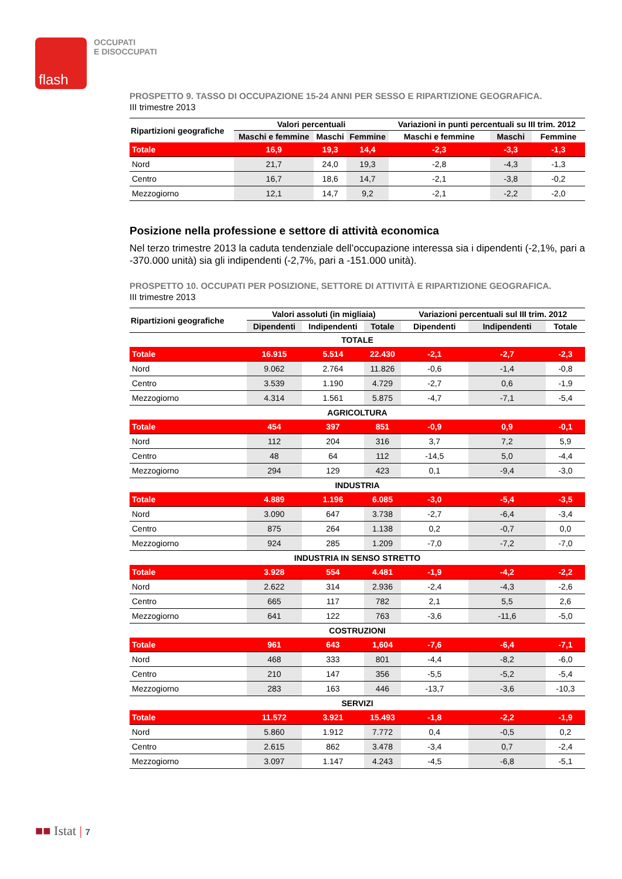flash
OCCUPATI
E DISOCCUPATI
PROSPETTO 9. TASSO DI OCCUPAZIONE 15-24 ANNI PER SESSO E RIPARTIZIONE GEOGRAFICA.
III trimestre 2013
| Ripartizioni geografiche | Valori percentuali | | | Variazioni in punti percentuali su III trim. 2012 | | |
| --- | --- | --- | --- | --- | --- | --- |
| | Maschi e femmine | Maschi | Femmine | Maschi e femmine | Maschi | Femmine |
| Totale | 16,9 | 19,3 | 14,4 | -2,3 | -3,3 | -1,3 |
| Nord | 21,7 | 24,0 | 19,3 | -2,8 | -4,3 | -1,3 |
| Centro | 16,7 | 18,6 | 14,7 | -2,1 | -3,8 | -0,2 |
| Mezzogiorno | 12,1 | 14,7 | 9,2 | -2,1 | -2,2 | -2,0 |
Posizione nella professione e settore di attività economica
Nel terzo trimestre 2013 la caduta tendenziale dell’occupazione interessa sia i dipendenti (-2,1%, pari a -370.000 unità) sia gli indipendenti (-2,7%, pari a -151.000 unità).
PROSPETTO 10. OCCUPATI PER POSIZIONE, SETTORE DI ATTIVITÀ E RIPARTIZIONE GEOGRAFICA.
III trimestre 2013
| Ripartizioni geografiche | Valori assoluti (in migliaia) | | | Variazioni percentuali sul III trim. 2012 | | |
| --- | --- | --- | --- | --- | --- | --- |
| | Dipendenti | Indipendenti | Totale | Dipendenti | Indipendenti | Totale |
| TOTALE | | | | | | |
| Totale | 16.915 | 5.514 | 22.430 | -2,1 | -2,7 | -2,3 |
| Nord | 9.062 | 2.764 | 11.826 | -0,6 | -1,4 | -0,8 |
| Centro | 3.539 | 1.190 | 4.729 | -2,7 | 0,6 | -1,9 |
| Mezzogiorno | 4.314 | 1.561 | 5.875 | -4,7 | -7,1 | -5,4 |
| AGRICOLTURA | | | | | | |
| Totale | 454 | 397 | 851 | -0,9 | 0,9 | -0,1 |
| Nord | 112 | 204 | 316 | 3,7 | 7,2 | 5,9 |
| Centro | 48 | 64 | 112 | -14,5 | 5,0 | -4,4 |
| Mezzogiorno | 294 | 129 | 423 | 0,1 | -9,4 | -3,0 |
| INDUSTRIA | | | | | | |
| Totale | 4.889 | 1.196 | 6.085 | -3,0 | -5,4 | -3,5 |
| Nord | 3.090 | 647 | 3.738 | -2,7 | -6,4 | -3,4 |
| Centro | 875 | 264 | 1.138 | 0,2 | -0,7 | 0,0 |
| Mezzogiorno | 924 | 285 | 1.209 | -7,0 | -7,2 | -7,0 |
| INDUSTRIA IN SENSO STRETTO | | | | | | |
| Totale | 3.928 | 554 | 4.481 | -1,9 | -4,2 | -2,2 |
| Nord | 2.622 | 314 | 2.936 | -2,4 | -4,3 | -2,6 |
| Centro | 665 | 117 | 782 | 2,1 | 5,5 | 2,6 |
| Mezzogiorno | 641 | 122 | 763 | -3,6 | -11,6 | -5,0 |
| COSTRUZIONI | | | | | | |
| Totale | 961 | 643 | 1,604 | -7,6 | -6,4 | -7,1 |
| Nord | 468 | 333 | 801 | -4,4 | -8,2 | -6,0 |
| Centro | 210 | 147 | 356 | -5,5 | -5,2 | -5,4 |
| Mezzogiorno | 283 | 163 | 446 | -13,7 | -3,6 | -10,3 |
| SERVIZI | | | | | | |
| Totale | 11.572 | 3.921 | 15.493 | -1,8 | -2,2 | -1,9 |
| Nord | 5.860 | 1.912 | 7.772 | 0,4 | -0,5 | 0,2 |
| Centro | 2.615 | 862 | 3.478 | -3,4 | 0,7 | -2,4 |
| Mezzogiorno | 3.097 | 1.147 | 4.243 | -4,5 | -6,8 | -5,1 |
■■ Istat | 7